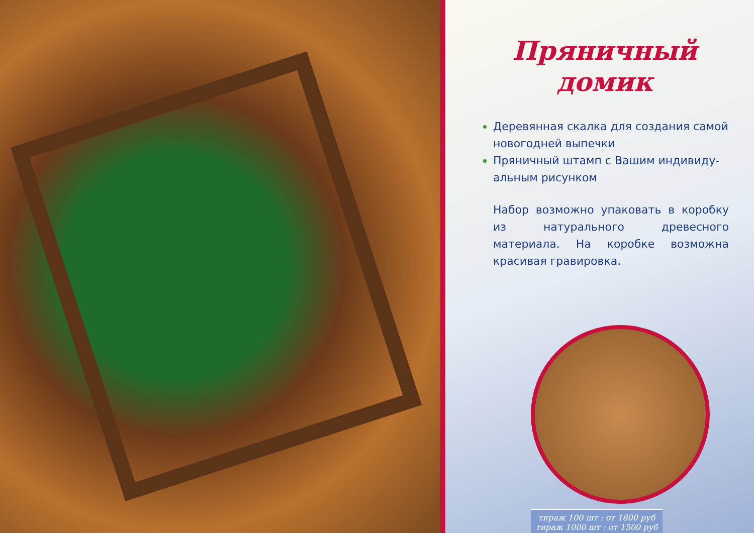Пряничный
домик
Деревянная скалка для создания самой новогодней выпечки
Пряничный штамп с Вашим индивиду-альным рисунком
Набор возможно упаковать в коробку из натурального древесного материала. На коробке возможна красивая гравировка.
тираж 100 шт : от 1800 руб
тираж 1000 шт : от 1500 руб